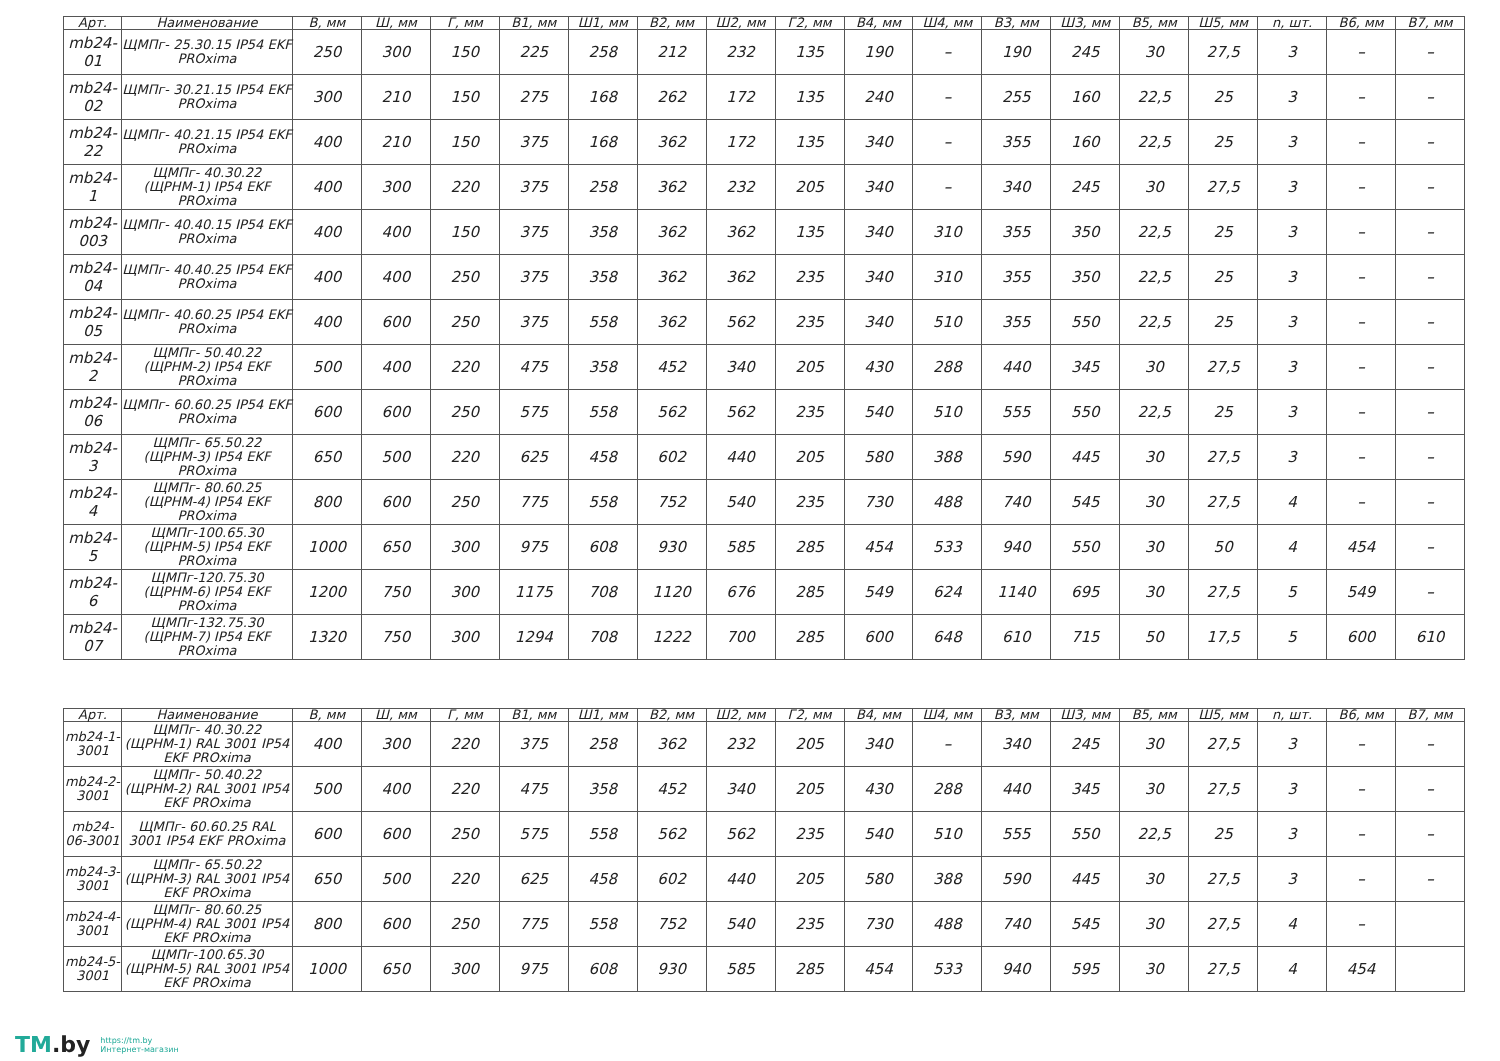| Арт. | Наименование | В, мм | Ш, мм | Г, мм | В1, мм | Ш1, мм | В2, мм | Ш2, мм | Г2, мм | В4, мм | Ш4, мм | В3, мм | Ш3, мм | В5, мм | Ш5, мм | n, шт. | В6, мм | В7, мм |
| --- | --- | --- | --- | --- | --- | --- | --- | --- | --- | --- | --- | --- | --- | --- | --- | --- | --- | --- |
| mb24-01 | ЩМПг- 25.30.15 IP54 EKF PROxima | 250 | 300 | 150 | 225 | 258 | 212 | 232 | 135 | 190 | – | 190 | 245 | 30 | 27,5 | 3 | – | – |
| mb24-02 | ЩМПг- 30.21.15 IP54 EKF PROxima | 300 | 210 | 150 | 275 | 168 | 262 | 172 | 135 | 240 | – | 255 | 160 | 22,5 | 25 | 3 | – | – |
| mb24-22 | ЩМПг- 40.21.15 IP54 EKF PROxima | 400 | 210 | 150 | 375 | 168 | 362 | 172 | 135 | 340 | – | 355 | 160 | 22,5 | 25 | 3 | – | – |
| mb24-1 | ЩМПг- 40.30.22 (ЩРНМ-1) IP54 EKF PROxima | 400 | 300 | 220 | 375 | 258 | 362 | 232 | 205 | 340 | – | 340 | 245 | 30 | 27,5 | 3 | – | – |
| mb24-003 | ЩМПг- 40.40.15 IP54 EKF PROxima | 400 | 400 | 150 | 375 | 358 | 362 | 362 | 135 | 340 | 310 | 355 | 350 | 22,5 | 25 | 3 | – | – |
| mb24-04 | ЩМПг- 40.40.25 IP54 EKF PROxima | 400 | 400 | 250 | 375 | 358 | 362 | 362 | 235 | 340 | 310 | 355 | 350 | 22,5 | 25 | 3 | – | – |
| mb24-05 | ЩМПг- 40.60.25 IP54 EKF PROxima | 400 | 600 | 250 | 375 | 558 | 362 | 562 | 235 | 340 | 510 | 355 | 550 | 22,5 | 25 | 3 | – | – |
| mb24-2 | ЩМПг- 50.40.22 (ЩРНМ-2) IP54 EKF PROxima | 500 | 400 | 220 | 475 | 358 | 452 | 340 | 205 | 430 | 288 | 440 | 345 | 30 | 27,5 | 3 | – | – |
| mb24-06 | ЩМПг- 60.60.25 IP54 EKF PROxima | 600 | 600 | 250 | 575 | 558 | 562 | 562 | 235 | 540 | 510 | 555 | 550 | 22,5 | 25 | 3 | – | – |
| mb24-3 | ЩМПг- 65.50.22 (ЩРНМ-3) IP54 EKF PROxima | 650 | 500 | 220 | 625 | 458 | 602 | 440 | 205 | 580 | 388 | 590 | 445 | 30 | 27,5 | 3 | – | – |
| mb24-4 | ЩМПг- 80.60.25 (ЩРНМ-4) IP54 EKF PROxima | 800 | 600 | 250 | 775 | 558 | 752 | 540 | 235 | 730 | 488 | 740 | 545 | 30 | 27,5 | 4 | – | – |
| mb24-5 | ЩМПг-100.65.30 (ЩРНМ-5) IP54 EKF PROxima | 1000 | 650 | 300 | 975 | 608 | 930 | 585 | 285 | 454 | 533 | 940 | 550 | 30 | 50 | 4 | 454 | – |
| mb24-6 | ЩМПг-120.75.30 (ЩРНМ-6) IP54 EKF PROxima | 1200 | 750 | 300 | 1175 | 708 | 1120 | 676 | 285 | 549 | 624 | 1140 | 695 | 30 | 27,5 | 5 | 549 | – |
| mb24-07 | ЩМПг-132.75.30 (ЩРНМ-7) IP54 EKF PROxima | 1320 | 750 | 300 | 1294 | 708 | 1222 | 700 | 285 | 600 | 648 | 610 | 715 | 50 | 17,5 | 5 | 600 | 610 |
| Арт. | Наименование | В, мм | Ш, мм | Г, мм | В1, мм | Ш1, мм | В2, мм | Ш2, мм | Г2, мм | В4, мм | Ш4, мм | В3, мм | Ш3, мм | В5, мм | Ш5, мм | n, шт. | В6, мм | В7, мм |
| --- | --- | --- | --- | --- | --- | --- | --- | --- | --- | --- | --- | --- | --- | --- | --- | --- | --- | --- |
| mb24-1-3001 | ЩМПг- 40.30.22 (ЩРНМ-1) RAL 3001 IP54 EKF PROxima | 400 | 300 | 220 | 375 | 258 | 362 | 232 | 205 | 340 | – | 340 | 245 | 30 | 27,5 | 3 | – | – |
| mb24-2-3001 | ЩМПг- 50.40.22 (ЩРНМ-2) RAL 3001 IP54 EKF PROxima | 500 | 400 | 220 | 475 | 358 | 452 | 340 | 205 | 430 | 288 | 440 | 345 | 30 | 27,5 | 3 | – | – |
| mb24-06-3001 | ЩМПг- 60.60.25 RAL 3001 IP54 EKF PROxima | 600 | 600 | 250 | 575 | 558 | 562 | 562 | 235 | 540 | 510 | 555 | 550 | 22,5 | 25 | 3 | – | – |
| mb24-3-3001 | ЩМПг- 65.50.22 (ЩРНМ-3) RAL 3001 IP54 EKF PROxima | 650 | 500 | 220 | 625 | 458 | 602 | 440 | 205 | 580 | 388 | 590 | 445 | 30 | 27,5 | 3 | – | – |
| mb24-4-3001 | ЩМПг- 80.60.25 (ЩРНМ-4) RAL 3001 IP54 EKF PROxima | 800 | 600 | 250 | 775 | 558 | 752 | 540 | 235 | 730 | 488 | 740 | 545 | 30 | 27,5 | 4 | – | |
| mb24-5-3001 | ЩМПг-100.65.30 (ЩРНМ-5) RAL 3001 IP54 EKF PROxima | 1000 | 650 | 300 | 975 | 608 | 930 | 585 | 285 | 454 | 533 | 940 | 595 | 30 | 27,5 | 4 | 454 | |
TM.by
https://tm.by
Интернет-магазин